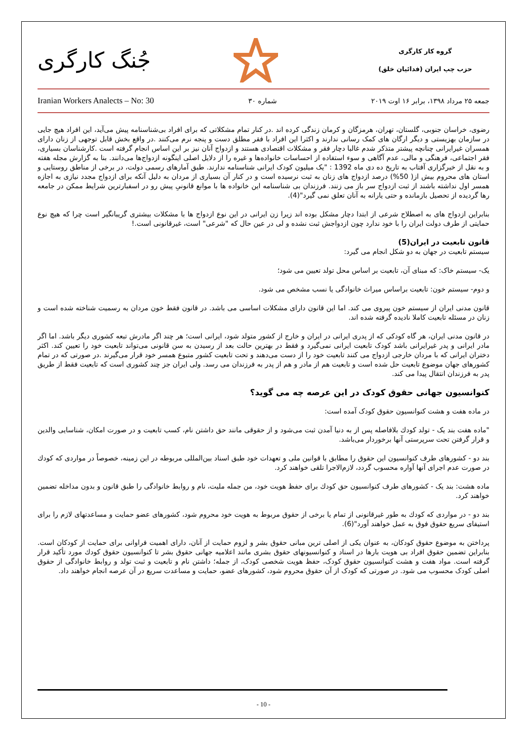جُنگ کارگری
گروه کار کارگری
حزب چپ ایران (فدائیان خلق)
Iranian Workers Analects – No: 30 شماره ۳۰ جمعه ۲۵ مرداد ۱۳۹۸، برابر ۱۶ اوت ۲۰۱۹
رضوی، خراسان جنوبی، گلستان، تهران، هرمزگان و کرمان زندگی کرده اند .در کنار تمام مشکلاتی که برای افراد بی‌شناسنامه پیش می‌آید، این افراد هیچ جایی در سازمان بهزیستی و دیگر ارگان های کمک رسانی ندارند و اکثرا این افراد با فقر مطلق دست و پنجه نرم می‌کنند .در واقع بخش قابل توجهی از زنان دارای همسران غیرایرانی چنانچه پیشتر متذکر شدم غالبا دچار فقر و مشکلات اقتصادی هستند و ازدواج آنان نیز بر این اساس انجام گرفته است .کارشناسان بسیاری، فقر اجتماعی، فرهنگی و مالی، عدم آگاهی و سوء استفاده از احساسات خانواده‌ها و غیره را از دلایل اصلی اینگونه ازدواج‌ها می‌دانند. بنا به گزارش مجله هفته و به نقل از خبرگزاری آفتاب به تاریخ ده دی ماه 1392 : "یک میلیون کودک ایرانی شناسنامه ندارند. طبق آمارهای رسمی دولت، در برخی از مناطق روستایی و استان های محروم بیش از( 50%) درصد ازدواج های زنان به ثبت نرسیده است و در کنار آن بسیاری از مردان به دلیل آنکه برای ازدواج مجدد نیازی به اجازه همسر اول نداشته باشند از ثبت ازدواج سر باز می زنند. فرزندان بی شناسنامه این خانواده ها با موانع قانونیِ پیش رو در اسفبارترین شرایط ممکن در جامعه رها گردیده از تحصیل بازمانده و حتی یارانه به آنان تعلق نمی گیرد"(4).
بنابراین ازدواج های به اصطلاح شرعی از ابتدا دچار مشکل بوده اند زیرا زن ایرانی در این نوع ازدواج ها با مشکلات بیشتری گریبانگیر است چرا که هیچ نوع حمایتی از طرف دولت ایران را با خود ندارد چون ازدواجش ثبت نشده و لی در عین حال که "شرعی" است، غیرقانونی است.!
قانون تابعیت در ایران(5)
سیستم تابعیت در جهان به دو شکل انجام می گیرد:
یک- سیستم خاک: که مبنای آن، تابعیت بر اساس محل تولد تعیین می شود؛
و دوم- سیستم خون: تابعیت براساس میراث خانوادگی یا نسب مشخص می شود.
قانون مدنی ایران از سیستم خون پیروی می کند. اما این قانون دارای مشکلات اساسی می باشد. در قانون فقط خون مردان به رسمیت شناخته شده است و زنان در مسئله تابعیت کاملا نادیده گرفته شده اند.
در قانون مدنی ایران، هر گاه کودکی که از پدری ایرانی در ایران و خارج از کشور متولد شود، ایرانی است؛ هر چند اگر مادرش تبعه کشوری دیگر باشد. اما اگر مادر ایرانی و پدر غیرایرانی باشد کودک تابعیت ایرانی نمی‌گیرد و فقط در بهترین حالت بعد از رسیدن به سن قانونی می‌تواند تابعیت خود را تعیین کند. اکثر دختران ایرانی که با مردان خارجی ازدواج می کنند تابعیت خود را از دست می‌دهند و تحت تابعیت کشور متبوع همسر خود قرار می‌گیرند .در صورتی که در تمام کشورهای جهان موضوع تابعیت حل شده است و تابعیت هم از مادر و هم از پدر به فرزندان می رسد. ولی ایران جز چند کشوری است که تابعیت فقط از طریق پدر به فرزندان انتقال پیدا می کند.
کنوانسیون جهانی حقوق کودک در این عرصه چه می گوید؟
در ماده هفت و هشت کنوانسیون حقوق کودک آمده است:
"ماده هفت بند یک - تولد کودك بلافاصله پس از به دنیا آمدن ثبت می‌شود و از حقوقی مانند حق داشتن نام، کسب تابعیت و در صورت امکان، شناسایی والدین و قرار گرفتن تحت سرپرستی آنها برخوردار می‌باشد.
بند دو - کشورهای طرف کنوانسیون این حقوق را مطابق با قوانین ملی و تعهدات خود طبق اسناد بین‌المللی مربوطه در این زمینه، خصوصاً در مواردی که کودك در صورت عدم اجرای آنها آواره محسوب گردد، لازم‌الاجرا تلقی خواهند کرد.
ماده هشت: بند یک - کشورهای طرف کنوانسیون حق کودك برای حفظ هویت خود، من جمله ملیت، نام و روابط خانوادگی را طبق قانون و بدون مداخله تضمین خواهند کرد.
بند دو - در مواردی که کودك به طور غیرقانونی از تمام یا برخی از حقوق مربوط به هویت خود محروم شود، کشورهای عضو حمایت و مساعدتهای لازم را برای استیفای سریع حقوق فوق به عمل خواهند آورد"(6).
پرداختن به موضوع حقوق کودکان، به عنوان یکی از اصلی ترین مبانی حقوق بشر و لزوم حمایت از آنان، دارای اهمیت فراوانی برای حمایت از کودکان است. بنابراین تضمین حقوق افراد بی هویت بارها در اسناد و کنوانسیونهای حقوق بشری مانند اعلامیه جهانی حقوق بشر تا کنوانسیون حقوق کودك مورد تأکید قرار گرفته است. مواد هفت و هشت کنوانسیون حقوق کودک، حفظ هویت شخصی کودک، از جمله؛ داشتن نام و تابعیت و ثبت تولد و روابط خانوادگی از حقوق اصلی کودک محسوب می شود. در صورتی که کودک از آن حقوق محروم شود، کشورهای عضو، حمایت و مساعدت سریع در آن عرصه انجام خواهند داد.
- 10 -